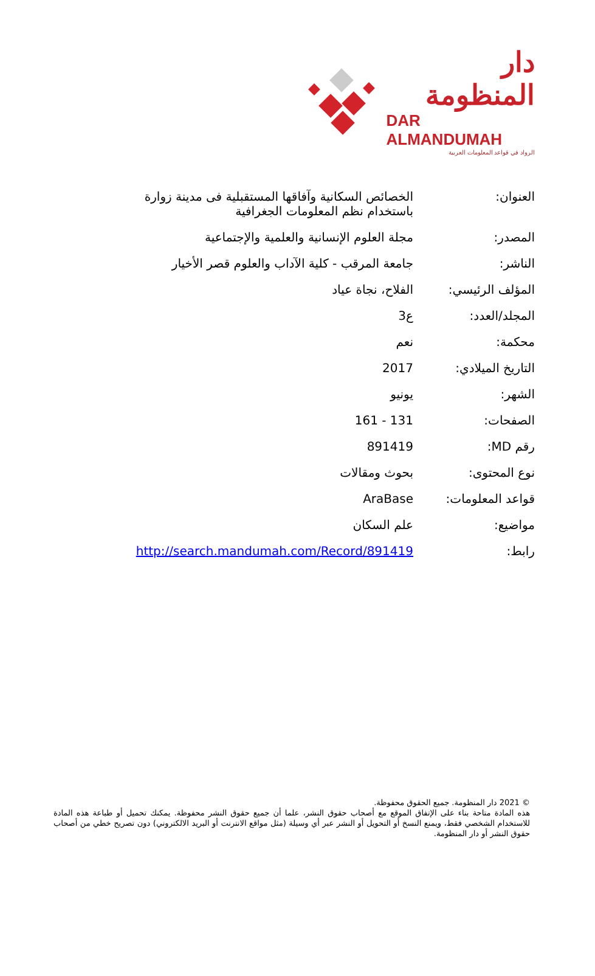دار المنظومة
DAR ALMANDUMAH
الرواد في قواعد المعلومات العربية
| العنوان: | الخصائص السكانية وآفاقها المستقبلية فى مدينة زوارة باستخدام نظم المعلومات الجغرافية |
| المصدر: | مجلة العلوم الإنسانية والعلمية والإجتماعية |
| الناشر: | جامعة المرقب - كلية الآداب والعلوم قصر الأخيار |
| المؤلف الرئيسي: | الفلاح، نجاة عياد |
| المجلد/العدد: | ع3 |
| محكمة: | نعم |
| التاريخ الميلادي: | 2017 |
| الشهر: | يونيو |
| الصفحات: | 131 - 161 |
| رقم MD: | 891419 |
| نوع المحتوى: | بحوث ومقالات |
| قواعد المعلومات: | AraBase |
| مواضيع: | علم السكان |
| رابط: | http://search.mandumah.com/Record/891419 |
© 2021 دار المنظومة. جميع الحقوق محفوظة.
هذه المادة متاحة بناء على الإتفاق الموقع مع أصحاب حقوق النشر، علما أن جميع حقوق النشر محفوظة. يمكنك تحميل أو طباعة هذه المادة للاستخدام الشخصي فقط، ويمنع النسخ أو التحويل أو النشر عبر أي وسيلة (مثل مواقع الانترنت أو البريد الالكتروني) دون تصريح خطي من أصحاب حقوق النشر أو دار المنظومة.